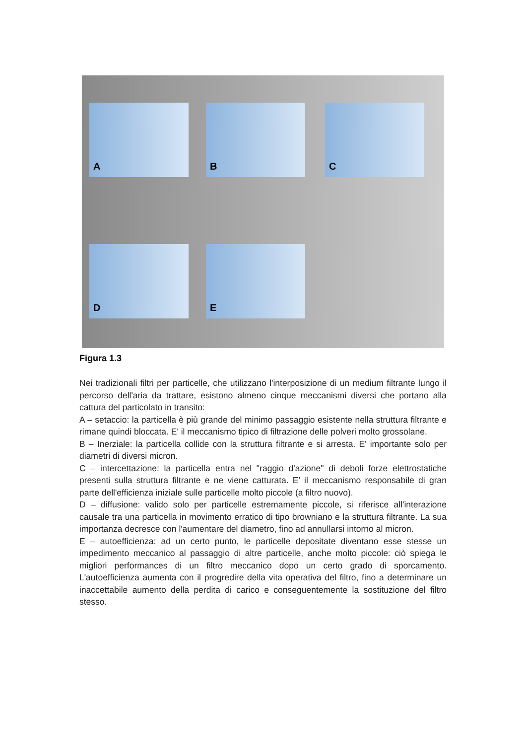A B C
D E
Figura 1.3
Nei tradizionali filtri per particelle, che utilizzano l'interposizione di un medium filtrante lungo il percorso dell'aria da trattare, esistono almeno cinque meccanismi diversi che portano alla cattura del particolato in transito:
A – setaccio: la particella è più grande del minimo passaggio esistente nella struttura filtrante e rimane quindi bloccata. E' il meccanismo tipico di filtrazione delle polveri molto grossolane.
B – Inerziale: la particella collide con la struttura filtrante e si arresta. E' importante solo per diametri di diversi micron.
C – intercettazione: la particella entra nel "raggio d'azione" di deboli forze elettrostatiche presenti sulla struttura filtrante e ne viene catturata. E' il meccanismo responsabile di gran parte dell'efficienza iniziale sulle particelle molto piccole (a filtro nuovo).
D – diffusione: valido solo per particelle estremamente piccole, si riferisce all'interazione causale tra una particella in movimento erratico di tipo browniano e la struttura filtrante. La sua importanza decresce con l'aumentare del diametro, fino ad annullarsi intorno al micron.
E – autoefficienza: ad un certo punto, le particelle depositate diventano esse stesse un impedimento meccanico al passaggio di altre particelle, anche molto piccole: ciò spiega le migliori performances di un filtro meccanico dopo un certo grado di sporcamento. L'autoefficienza aumenta con il progredire della vita operativa del filtro, fino a determinare un inaccettabile aumento della perdita di carico e conseguentemente la sostituzione del filtro stesso.